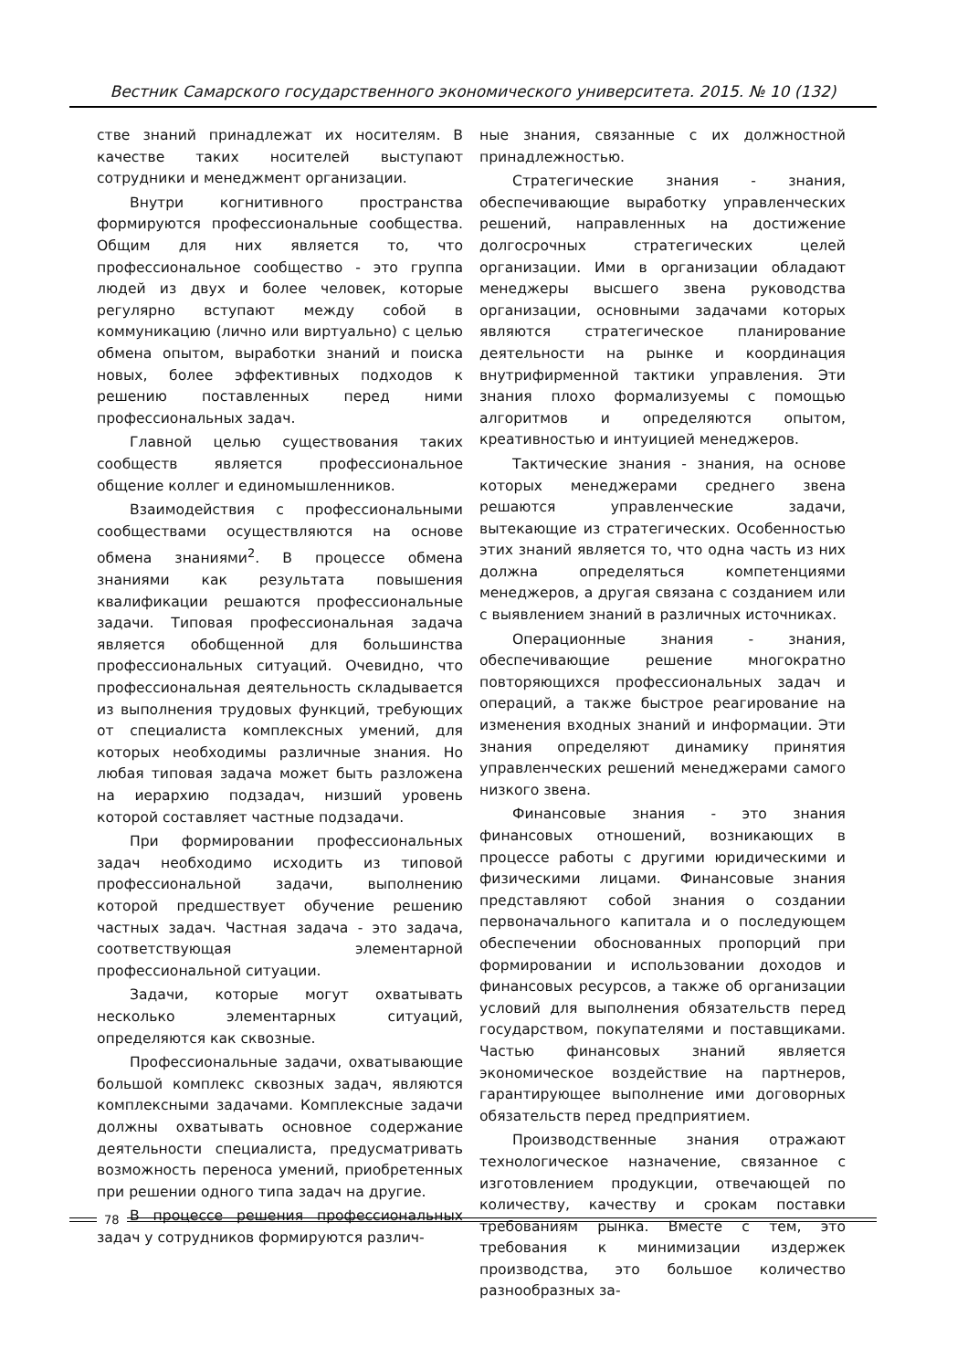Вестник Самарского государственного экономического университета. 2015. № 10 (132)
стве знаний принадлежат их носителям. В качестве таких носителей выступают сотрудники и менеджмент организации.
Внутри когнитивного пространства формируются профессиональные сообщества. Общим для них является то, что профессиональное сообщество - это группа людей из двух и более человек, которые регулярно вступают между собой в коммуникацию (лично или виртуально) с целью обмена опытом, выработки знаний и поиска новых, более эффективных подходов к решению поставленных перед ними профессиональных задач.
Главной целью существования таких сообществ является профессиональное общение коллег и единомышленников.
Взаимодействия с профессиональными сообществами осуществляются на основе обмена знаниями<sup>2</sup>. В процессе обмена знаниями как результата повышения квалификации решаются профессиональные задачи. Типовая профессиональная задача является обобщенной для большинства профессиональных ситуаций. Очевидно, что профессиональная деятельность складывается из выполнения трудовых функций, требующих от специалиста комплексных умений, для которых необходимы различные знания. Но любая типовая задача может быть разложена на иерархию подзадач, низший уровень которой составляет частные подзадачи.
При формировании профессиональных задач необходимо исходить из типовой профессиональной задачи, выполнению которой предшествует обучение решению частных задач. Частная задача - это задача, соответствующая элементарной профессиональной ситуации.
Задачи, которые могут охватывать несколько элементарных ситуаций, определяются как сквозные.
Профессиональные задачи, охватывающие большой комплекс сквозных задач, являются комплексными задачами. Комплексные задачи должны охватывать основное содержание деятельности специалиста, предусматривать возможность переноса умений, приобретенных при решении одного типа задач на другие.
В процессе решения профессиональных задач у сотрудников формируются различ-
ные знания, связанные с их должностной принадлежностью.
Стратегические знания - знания, обеспечивающие выработку управленческих решений, направленных на достижение долгосрочных стратегических целей организации. Ими в организации обладают менеджеры высшего звена руководства организации, основными задачами которых являются стратегическое планирование деятельности на рынке и координация внутрифирменной тактики управления. Эти знания плохо формализуемы с помощью алгоритмов и определяются опытом, креативностью и интуицией менеджеров.
Тактические знания - знания, на основе которых менеджерами среднего звена решаются управленческие задачи, вытекающие из стратегических. Особенностью этих знаний является то, что одна часть из них должна определяться компетенциями менеджеров, а другая связана с созданием или с выявлением знаний в различных источниках.
Операционные знания - знания, обеспечивающие решение многократно повторяющихся профессиональных задач и операций, а также быстрое реагирование на изменения входных знаний и информации. Эти знания определяют динамику принятия управленческих решений менеджерами самого низкого звена.
Финансовые знания - это знания финансовых отношений, возникающих в процессе работы с другими юридическими и физическими лицами. Финансовые знания представляют собой знания о создании первоначального капитала и о последующем обеспечении обоснованных пропорций при формировании и использовании доходов и финансовых ресурсов, а также об организации условий для выполнения обязательств перед государством, покупателями и поставщиками. Частью финансовых знаний является экономическое воздействие на партнеров, гарантирующее выполнение ими договорных обязательств перед предприятием.
Производственные знания отражают технологическое назначение, связанное с изготовлением продукции, отвечающей по количеству, качеству и срокам поставки требованиям рынка. Вместе с тем, это требования к минимизации издержек производства, это большое количество разнообразных за-
78